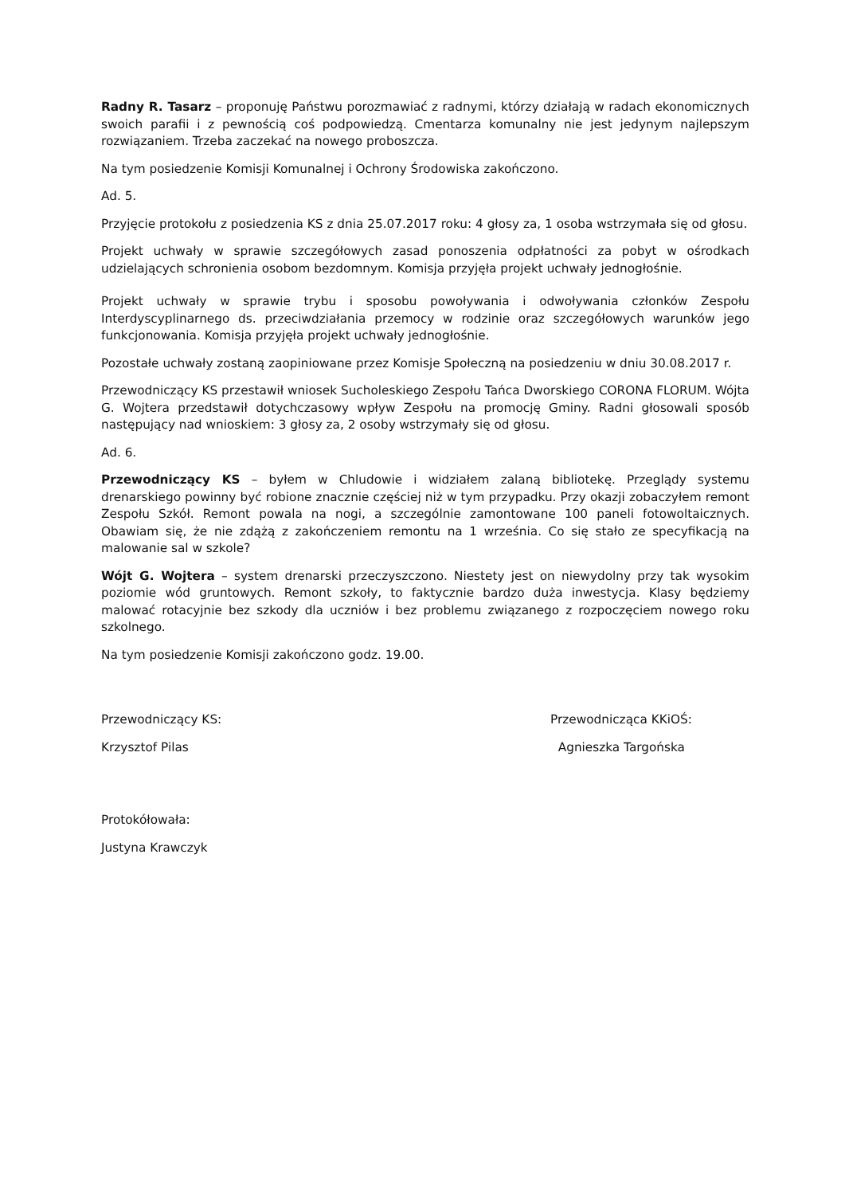Radny R. Tasarz – proponuję Państwu porozmawiać z radnymi, którzy działają w radach ekonomicznych swoich parafii i z pewnością coś podpowiedzą. Cmentarza komunalny nie jest jedynym najlepszym rozwiązaniem. Trzeba zaczekać na nowego proboszcza.
Na tym posiedzenie Komisji Komunalnej i Ochrony Środowiska zakończono.
Ad. 5.
Przyjęcie protokołu z posiedzenia KS z dnia 25.07.2017 roku: 4 głosy za, 1 osoba wstrzymała się od głosu.
Projekt uchwały w sprawie szczegółowych zasad ponoszenia odpłatności za pobyt w ośrodkach udzielających schronienia osobom bezdomnym. Komisja przyjęła projekt uchwały jednogłośnie.
Projekt uchwały w sprawie trybu i sposobu powoływania i odwoływania członków Zespołu Interdyscyplinarnego ds. przeciwdziałania przemocy w rodzinie oraz szczegółowych warunków jego funkcjonowania. Komisja przyjęła projekt uchwały jednogłośnie.
Pozostałe uchwały zostaną zaopiniowane przez Komisje Społeczną na posiedzeniu w dniu 30.08.2017 r.
Przewodniczący KS przestawił wniosek Sucholeskiego Zespołu Tańca Dworskiego CORONA FLORUM. Wójta G. Wojtera przedstawił dotychczasowy wpływ Zespołu na promocję Gminy. Radni głosowali sposób następujący nad wnioskiem: 3 głosy za, 2 osoby wstrzymały się od głosu.
Ad. 6.
Przewodniczący KS – byłem w Chludowie i widziałem zalaną bibliotekę. Przeglądy systemu drenarskiego powinny być robione znacznie częściej niż w tym przypadku. Przy okazji zobaczyłem remont Zespołu Szkół. Remont powala na nogi, a szczególnie zamontowane 100 paneli fotowoltaicznych. Obawiam się, że nie zdążą z zakończeniem remontu na 1 września. Co się stało ze specyfikacją na malowanie sal w szkole?
Wójt G. Wojtera – system drenarski przeczyszczono. Niestety jest on niewydolny przy tak wysokim poziomie wód gruntowych. Remont szkoły, to faktycznie bardzo duża inwestycja. Klasy będziemy malować rotacyjnie bez szkody dla uczniów i bez problemu związanego z rozpoczęciem nowego roku szkolnego.
Na tym posiedzenie Komisji zakończono godz. 19.00.
Przewodniczący KS: Przewodnicząca KKiOŚ:
Krzysztof Pilas Agnieszka Targońska
Protokółowała:
Justyna Krawczyk